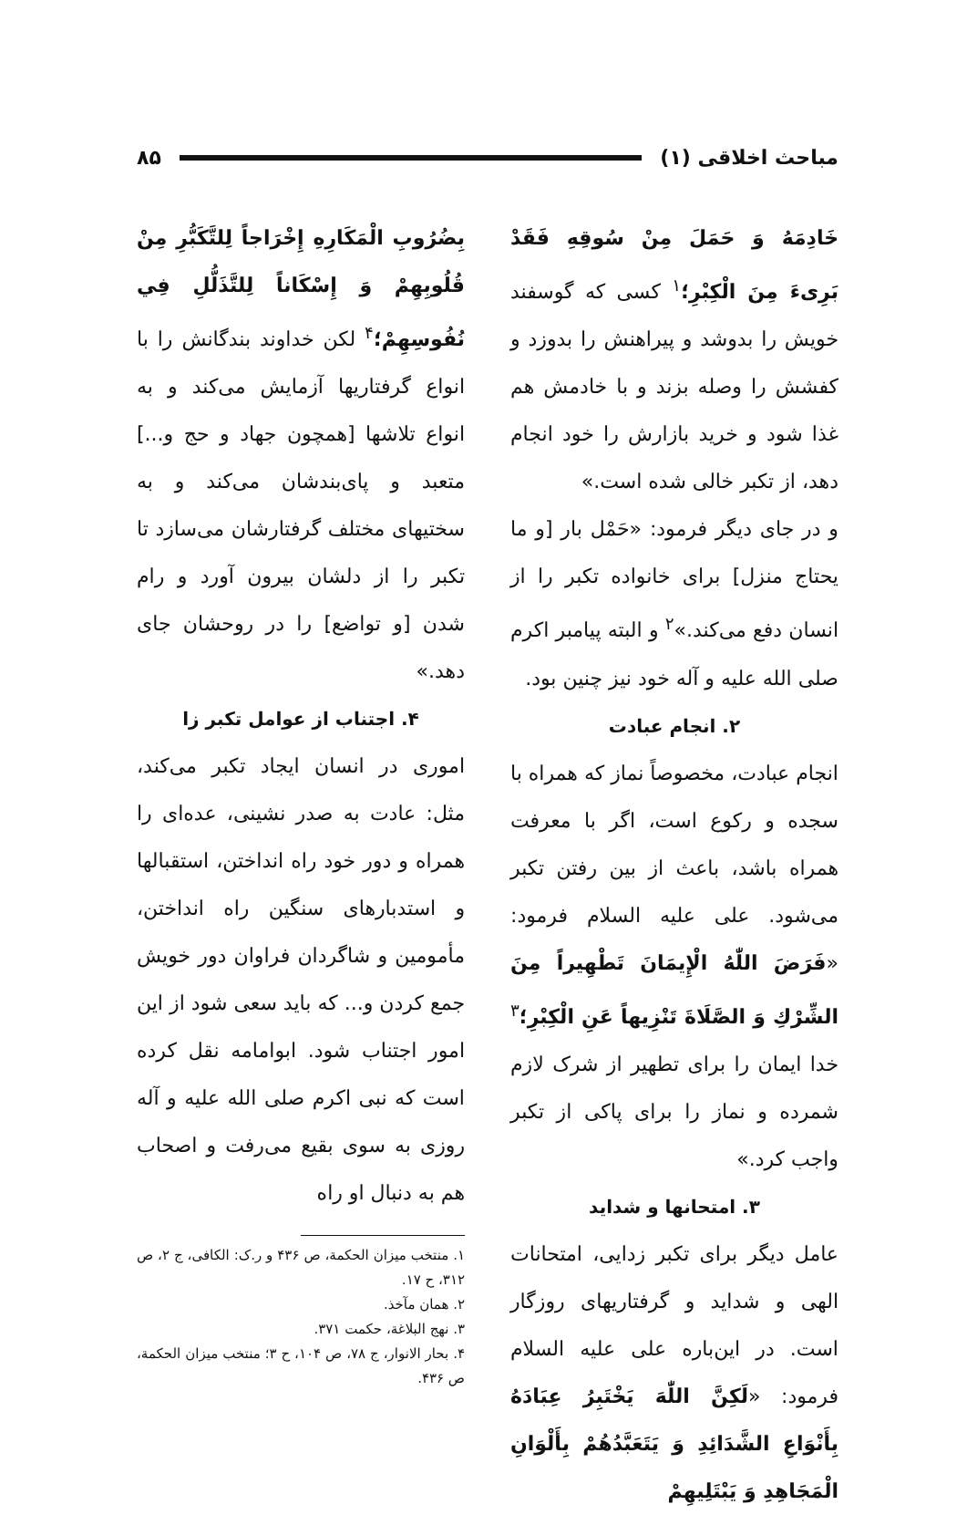مباحث اخلاقی (۱) ۸۵
خَادِمَهُ وَ حَمَلَ مِنْ سُوقِهِ فَقَدْ بَرِیءَ مِنَ الْكِبْرِ؛<sup>۱</sup> کسی که گوسفند خویش را بدوشد و پیراهنش را بدوزد و کفشش را وصله بزند و با خادمش هم غذا شود و خرید بازارش را خود انجام دهد، از تکبر خالی شده است.»
و در جای دیگر فرمود: «حَمْل بار [و ما یحتاج منزل] برای خانواده تکبر را از انسان دفع می‌کند.»<sup>۲</sup> و البته پیامبر اکرم صلی الله علیه و آله خود نیز چنین بود.
۲. انجام عبادت
انجام عبادت، مخصوصاً نماز که همراه با سجده و رکوع است، اگر با معرفت همراه باشد، باعث از بین رفتن تکبر می‌شود. علی علیه السلام فرمود: «فَرَضَ اللّٰهُ الْإِيمَانَ تَطْهِيراً مِنَ الشِّرْكِ وَ الصَّلَاةَ تَنْزِيهاً عَنِ الْكِبْرِ؛<sup>۳</sup> خدا ایمان را برای تطهیر از شرک لازم شمرده و نماز را برای پاکی از تکبر واجب کرد.»
۳. امتحانها و شداید
عامل دیگر برای تکبر زدایی، امتحانات الهی و شداید و گرفتاریهای روزگار است. در این‌باره علی علیه السلام فرمود: «لَكِنَّ اللّٰهَ يَخْتَبِرُ عِبَادَهُ بِأَنْوَاعِ الشَّدَائِدِ وَ يَتَعَبَّدُهُمْ بِأَلْوَانِ الْمَجَاهِدِ وَ يَبْتَلِيهِمْ
بِضُرُوبِ الْمَكَارِهِ إِخْرَاجاً لِلتَّكَبُّرِ مِنْ قُلُوبِهِمْ وَ إِسْكَاناً لِلتَّذَلُّلِ فِي نُفُوسِهِمْ؛<sup>۴</sup> لکن خداوند بندگانش را با انواع گرفتاریها آزمایش می‌کند و به انواع تلاشها [همچون جهاد و حج و...] متعبد و پای‌بندشان می‌کند و به سختیهای مختلف گرفتارشان می‌سازد تا تکبر را از دلشان بیرون آورد و رام شدن [و تواضع] را در روحشان جای دهد.»
۴. اجتناب از عوامل تکبر زا
اموری در انسان ایجاد تکبر می‌کند، مثل: عادت به صدر نشینی، عده‌ای را همراه و دور خود راه انداختن، استقبالها و استدبارهای سنگین راه انداختن، مأمومین و شاگردان فراوان دور خویش جمع کردن و... که باید سعی شود از این امور اجتناب شود. ابوامامه نقل کرده است که نبی اکرم صلی الله علیه و آله روزی به سوی بقیع می‌رفت و اصحاب هم به دنبال او راه
۱. منتخب میزان الحکمة، ص ۴۳۶ و ر.ک: الکافی، ج ۲، ص ۳۱۲، ح ۱۷.
۲. همان مآخذ.
۳. نهج البلاغة، حکمت ۳۷۱.
۴. بحار الانوار، ج ۷۸، ص ۱۰۴، ح ۳؛ منتخب میزان الحکمة، ص ۴۳۶.